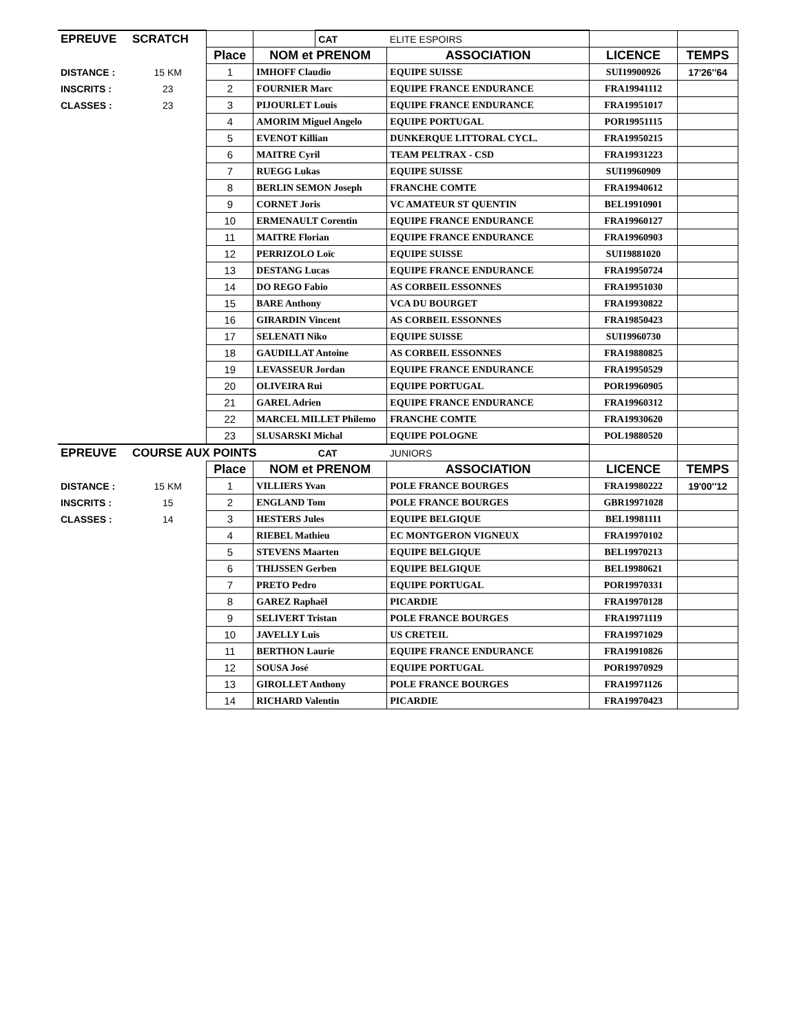| EPREUVE | SCRATCH | | | CAT | ELITE ESPOIRS | | |
| | | Place | NOM et PRENOM | | ASSOCIATION | LICENCE | TEMPS |
| DISTANCE : | 15 KM | 1 | IMHOFF Claudio | | EQUIPE SUISSE | SUI19900926 | 17'26''64 |
| INSCRITS : | 23 | 2 | FOURNIER Marc | | EQUIPE FRANCE ENDURANCE | FRA19941112 | |
| CLASSES : | 23 | 3 | PIJOURLET Louis | | EQUIPE FRANCE ENDURANCE | FRA19951017 | |
| | | 4 | AMORIM Miguel Angelo | | EQUIPE PORTUGAL | POR19951115 | |
| | | 5 | EVENOT Killian | | DUNKERQUE LITTORAL CYCL. | FRA19950215 | |
| | | 6 | MAITRE Cyril | | TEAM PELTRAX - CSD | FRA19931223 | |
| | | 7 | RUEGG Lukas | | EQUIPE SUISSE | SUI19960909 | |
| | | 8 | BERLIN SEMON Joseph | | FRANCHE COMTE | FRA19940612 | |
| | | 9 | CORNET Joris | | VC AMATEUR ST QUENTIN | BEL19910901 | |
| | | 10 | ERMENAULT Corentin | | EQUIPE FRANCE ENDURANCE | FRA19960127 | |
| | | 11 | MAITRE Florian | | EQUIPE FRANCE ENDURANCE | FRA19960903 | |
| | | 12 | PERRIZOLO Loïc | | EQUIPE SUISSE | SUI19881020 | |
| | | 13 | DESTANG Lucas | | EQUIPE FRANCE ENDURANCE | FRA19950724 | |
| | | 14 | DO REGO Fabio | | AS CORBEIL ESSONNES | FRA19951030 | |
| | | 15 | BARE Anthony | | VCA DU BOURGET | FRA19930822 | |
| | | 16 | GIRARDIN Vincent | | AS CORBEIL ESSONNES | FRA19850423 | |
| | | 17 | SELENATI Niko | | EQUIPE SUISSE | SUI19960730 | |
| | | 18 | GAUDILLAT Antoine | | AS CORBEIL ESSONNES | FRA19880825 | |
| | | 19 | LEVASSEUR Jordan | | EQUIPE FRANCE ENDURANCE | FRA19950529 | |
| | | 20 | OLIVEIRA Rui | | EQUIPE PORTUGAL | POR19960905 | |
| | | 21 | GAREL Adrien | | EQUIPE FRANCE ENDURANCE | FRA19960312 | |
| | | 22 | MARCEL MILLET Philemo | | FRANCHE COMTE | FRA19930620 | |
| | | 23 | SLUSARSKI Michal | | EQUIPE POLOGNE | POL19880520 | |
| EPREUVE | COURSE AUX POINTS | | | CAT | JUNIORS | | |
| | | Place | NOM et PRENOM | | ASSOCIATION | LICENCE | TEMPS |
| DISTANCE : | 15 KM | 1 | VILLIERS Yvan | | POLE FRANCE BOURGES | FRA19980222 | 19'00''12 |
| INSCRITS : | 15 | 2 | ENGLAND Tom | | POLE FRANCE BOURGES | GBR19971028 | |
| CLASSES : | 14 | 3 | HESTERS Jules | | EQUIPE BELGIQUE | BEL19981111 | |
| | | 4 | RIEBEL Mathieu | | EC MONTGERON VIGNEUX | FRA19970102 | |
| | | 5 | STEVENS Maarten | | EQUIPE BELGIQUE | BEL19970213 | |
| | | 6 | THIJSSEN Gerben | | EQUIPE BELGIQUE | BEL19980621 | |
| | | 7 | PRETO Pedro | | EQUIPE PORTUGAL | POR19970331 | |
| | | 8 | GAREZ Raphaël | | PICARDIE | FRA19970128 | |
| | | 9 | SELIVERT Tristan | | POLE FRANCE BOURGES | FRA19971119 | |
| | | 10 | JAVELLY Luis | | US CRETEIL | FRA19971029 | |
| | | 11 | BERTHON Laurie | | EQUIPE FRANCE ENDURANCE | FRA19910826 | |
| | | 12 | SOUSA José | | EQUIPE PORTUGAL | POR19970929 | |
| | | 13 | GIROLLET Anthony | | POLE FRANCE BOURGES | FRA19971126 | |
| | | 14 | RICHARD Valentin | | PICARDIE | FRA19970423 | |